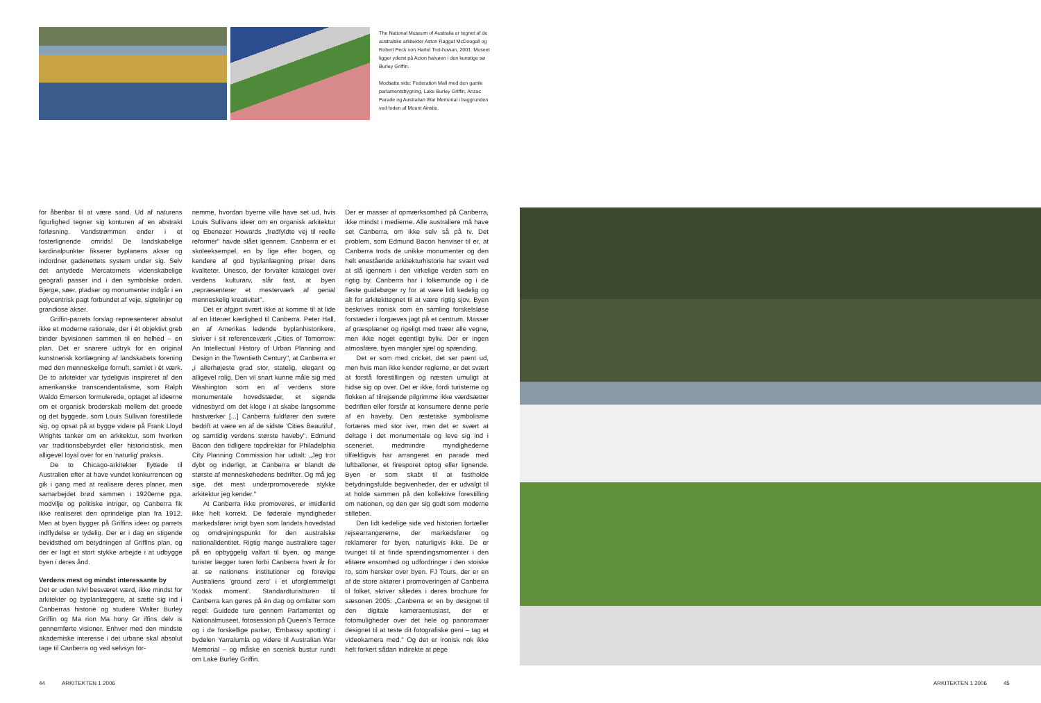The National Museum of Australia er tegnet af de australske arkitekter Aston Raggat McDougall og Robert Peck von Hartel Tret-howan, 2001. Museet ligger yderst på Acton halvøen i den kunstige sø Burley Griffin.
Modsatte side: Federation Mall med den gamle parlamentsbygning, Lake Burley Griffin, Anzac Parade og Australian War Memorial i baggrunden ved foden af Mount Ainslie.
for åbenbar til at være sand. Ud af naturens figurlighed tegner sig konturen af en abstrakt forløsning. Vandstrømmen ender i et fosterlignende omrids! De landskabelige kardinalpunkter fikserer byplanens akser og indordner gadenettets system under sig. Selv det antydede Mercatornets videnskabelige geografi passer ind i den symbolske orden. Bjerge, søer, pladser og monumenter indgår i en polycentrisk pagt forbundet af veje, sigtelinjer og grandiose akser.
Griffin-parrets forslag repræsenterer absolut ikke et moderne rationale, der i ét objektivt greb binder byvisionen sammen til en helhed – en plan. Det er snarere udtryk for en original kunstnerisk kortlægning af landskabets forening med den menneskelige fornuft, samlet i ét værk. De to arkitekter var tydeligvis inspireret af den amerikanske transcendentalisme, som Ralph Waldo Emerson formulerede, optaget af ideerne om et organisk broderskab mellem det groede og det byggede, som Louis Sullivan forestillede sig, og opsat på at bygge videre på Frank Lloyd Wrights tanker om en arkitektur, som hverken var traditionsbebyrdet eller historicistisk, men alligevel loyal over for en 'naturlig' praksis.
De to Chicago-arkitekter flyttede til Australien efter at have vundet konkurrencen og gik i gang med at realisere deres planer, men samarbejdet brød sammen i 1920erne pga. modvilje og politiske intriger, og Canberra fik ikke realiseret den oprindelige plan fra 1912. Men at byen bygger på Griffins ideer og parrets indflydelse er tydelig. Der er i dag en stigende bevidsthed om betydningen af Griffins plan, og der er lagt et stort stykke arbejde i at udbygge byen i deres ånd.
Verdens mest og mindst interessante by
Det er uden tvivl besværet værd, ikke mindst for arkitekter og byplanlæggere, at sætte sig ind i Canberras historie og studere Walter Burley Griffin og Ma rion Ma hony Gr iffins delv is gennemførte visioner. Enhver med den mindste akademiske interesse i det urbane skal absolut tage til Canberra og ved selvsyn for-
nemme, hvordan byerne ville have set ud, hvis Louis Sullivans ideer om en organisk arkitektur og Ebenezer Howards „fredfyldte vej til reelle reformer" havde slået igennem. Canberra er et skoleeksempel, en by lige efter bogen, og kendere af god byplanlægning priser dens kvaliteter. Unesco, der forvalter kataloget over verdens kulturarv, slår fast, at byen „repræsenterer et mesterværk af genial menneskelig kreativitet".
Det er afgjort svært ikke at komme til at lide af en litterær kærlighed til Canberra. Peter Hall, en af Amerikas ledende byplanhistorikere, skriver i sit referenceværk „Cities of Tomorrow: An Intellectual History of Urban Planning and Design in the Twentieth Century", at Canberra er „i allerhøjeste grad stor, statelig, elegant og alligevel rolig. Den vil snart kunne måle sig med Washington som en af verdens store monumentale hovedstæder, et sigende vidnesbyrd om det kloge i at skabe langsomme hastværker [...] Canberra fuldfører den svære bedrift at være en af de sidste 'Cities Beautiful', og samtidig verdens største haveby". Edmund Bacon den tidligere topdirektør for Philadelphia City Planning Commission har udtalt: „Jeg tror dybt og inderligt, at Canberra er blandt de største af menneskehedens bedrifter. Og må jeg sige, det mest underpromoverede stykke arkitektur jeg kender."
At Canberra ikke promoveres, er imidlertid ikke helt korrekt. De føderale myndigheder markedsfører ivrigt byen som landets hovedstad og omdrejningspunkt for den australske nationalidentitet. Rigtig mange australiere tager på en opbyggelig valfart til byen, og mange turister lægger turen forbi Canberra hvert år for at se nationens institutioner og forevige Australiens 'ground zero' i et uforglemmeligt 'Kodak moment'. Standardturistturen til Canberra kan gøres på én dag og omfatter som regel: Guidede ture gennem Parlamentet og Nationalmuseet, fotosession på Queen's Terrace og i de forskellige parker, 'Embassy spotting' i bydelen Yarralumla og videre til Australian War Memorial – og måske en scenisk bustur rundt om Lake Burley Griffin.
Der er masser af opmærksomhed på Canberra, ikke mindst i medierne. Alle australiere må have set Canberra, om ikke selv så på tv. Det problem, som Edmund Bacon henviser til er, at Canberra trods de unikke monumenter og den helt enestående arkitekturhistorie har svært ved at slå igennem i den virkelige verden som en rigtig by. Canberra har i folkemunde og i de fleste guidebøger ry for at være lidt kedelig og alt for arkitekttegnet til at være rigtig sjov. Byen beskrives ironisk som en samling forskelsløse forstæder i forgæves jagt på et centrum. Masser af græsplæner og rigeligt med træer alle vegne, men ikke noget egentligt byliv. Der er ingen atmosfære, byen mangler sjæl og spænding.
Det er som med cricket, det ser pænt ud, men hvis man ikke kender reglerne, er det svært at forstå forestillingen og næsten umuligt at hidse sig op over. Det er ikke, fordi turisterne og flokken af tilrejsende pilgrimme ikke værdsætter bedriften eller forstår at konsumere denne perle af en haveby. Den æstetiske symbolisme fortæres med stor iver, men det er svært at deltage i det monumentale og leve sig ind i sceneriet, medmindre myndighederne tilfældigvis har arrangeret en parade med luftballoner, et firesporet optog eller lignende. Byen er som skabt til at fastholde betydningsfulde begivenheder, der er udvalgt til at holde sammen på den kollektive forestilling om nationen, og den gør sig godt som moderne stilleben.
Den lidt kedelige side ved historien fortæller rejsearrangørerne, der markedsfører og reklamerer for byen, naturligvis ikke. De er tvunget til at finde spændingsmomenter i den elitære ensomhed og udfordringer i den stoiske ro, som hersker over byen. FJ Tours, der er en af de store aktører i promoveringen af Canberra til folket, skriver således i deres brochure for sæsonen 2005: „Canberra er en by designet til den digitale kameraentusiast, der er fotomuligheder over det hele og panoramaer designet til at teste dit fotografiske geni – tag et videokamera med." Og det er ironisk nok ikke helt forkert sådan indirekte at pege
44 ARKITEKTEN 1 2006 ARKITEKTEN 1 2006 45